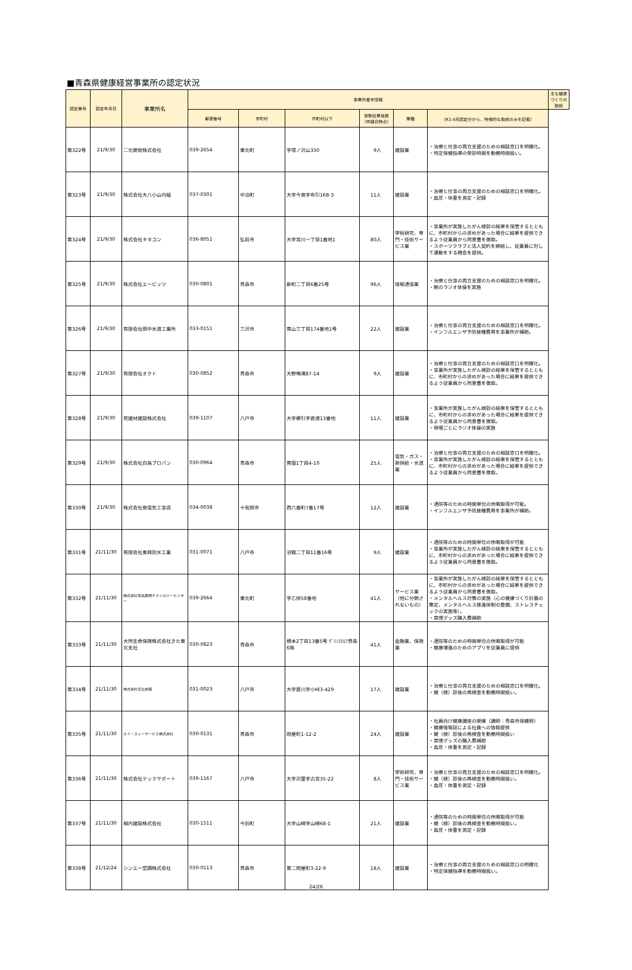■青森県健康経営事業所の認定状況
| 認定番号 | 認定年月日 | 事業所名 | 事業所基本情報 | | | | | | 主な健康づくりの取組 |
| --- | --- | --- | --- | --- | --- | --- | --- | --- | --- |
| | | | 郵便番号 | 市町村 | 市町村以下 | 常勤従業員数 （申請日時点） | 業種 | （R3.4月認定分から、特徴的な取組のみを記載） | |
| 第322号 | 21/9/30 | 二北開発株式会社 | 039-2654 | 東北町 | 字塔ノ沢山330 | 9人 | 建設業 | ・治療と仕事の両立支援のための相談窓口を明確化。 ・特定保健指導の受診時間を勤務時間扱い。 | |
| 第323号 | 21/9/30 | 株式会社大八小山内組 | 037-0301 | 中泊町 | 大字今泉字布引168-3 | 11人 | 建設業 | ・治療と仕事の両立支援のための相談窓口を明確化。 ・血圧・体重を測定・記録 | |
| 第324号 | 21/9/30 | 株式会社キタコン | 036-8051 | 弘前市 | 大字宮川一丁目1番地1 | 80人 | 学術研究、専門・技術サービス業 | ・事業所が実施したがん検診の結果を保管するとともに、市町村からの求めがあった場合に結果を提供できるよう従業員から同意書を徴取。 ・スポーツクラブと法人契約を締結し、従業員に対して運動をする機会を提供。 | |
| 第325号 | 21/9/30 | 株式会社エービッツ | 030-0801 | 青森市 | 新町二丁目6番25号 | 96人 | 情報通信業 | ・治療と仕事の両立支援のための相談窓口を明確化。 ・朝のラジオ体操を実施 | |
| 第326号 | 21/9/30 | 有限会社田中水道工業所 | 033-0151 | 三沢市 | 南山三丁目174番地1号 | 22人 | 建設業 | ・治療と仕事の両立支援のための相談窓口を明確化。 ・インフルエンザ予防接種費用を事業所が補助。 | |
| 第327号 | 21/9/30 | 有限会社オクト | 030-0852 | 青森市 | 大野鳴滝87-14 | 9人 | 建設業 | ・治療と仕事の両立支援のための相談窓口を明確化。 ・事業所が実施したがん検診の結果を保管するとともに、市町村からの求めがあった場合に結果を提供できるよう従業員から同意書を徴取。 | |
| 第328号 | 21/9/30 | 荒建材建設株式会社 | 039-1107 | 八戸市 | 大字櫛引字直渡13番地 | 11人 | 建設業 | ・事業所が実施したがん検診の結果を保管するとともに、市町村からの求めがあった場合に結果を提供できるよう従業員から同意書を徴取。 ・現場ごとにラジオ体操の実施 | |
| 第329号 | 21/9/30 | 株式会社白鳥プロパン | 030-0964 | 青森市 | 南佃1丁目4-10 | 25人 | 電気・ガス・熱供給・水道業 | ・治療と仕事の両立支援のための相談窓口を明確化。 ・事業所が実施したがん検診の結果を保管するとともに、市町村からの求めがあった場合に結果を提供できるよう従業員から同意書を徴取。 | |
| 第330号 | 21/9/30 | 株式会社泉電気工事店 | 034-0038 | 十和田市 | 西六番町7番17号 | 12人 | 建設業 | ・通院等のための時間単位の休暇取得が可能。 ・インフルエンザ予防接種費用を事業所が補助。 | |
| 第331号 | 21/11/30 | 有限会社東興防水工業 | 031-0071 | 八戸市 | 沼館二丁目11番16号 | 9人 | 建設業 | ・通院等のための時間単位の休暇取得が可能 ・事業所が実施したがん検診の結果を保管するとともに、市町村からの求めがあった場合に結果を提供できるよう従業員から同意書を徴取。 | |
| 第332号 | 21/11/30 | 株式会社青森原燃テクノロジーセンター | 039-2664 | 東北町 | 字乙供58番地 | 41人 | サービス業（他に分類されないもの） | ・事業所が実施したがん検診の結果を保管するとともに、市町村からの求めがあった場合に結果を提供できるよう従業員から同意書を徴取。 ・メンタルヘルス対策の実施（心の健康づくり計画の策定、メンタルヘルス推進体制の整備、ストレスチェックの実施等）。 ・禁煙グッズ購入費補助 | |
| 第333号 | 21/11/30 | 大同生命保険株式会社きた東北支社 | 030-0823 | 青森市 | 橋本2丁目13番5号 ｸﾞﾗﾝｽｸｴｱ青森6階 | 41人 | 金融業、保険業 | ・通院等のための時間単位の休暇取得が可能 ・健康増進のためのアプリを従業員に提供 | |
| 第334号 | 21/11/30 | 株式会社壬生設備 | 031-0023 | 八戸市 | 大字是川字小峠3-429 | 17人 | 建設業 | ・治療と仕事の両立支援のための相談窓口を明確化。 ・健（検）診後の再検査を勤務時間扱い。 | |
| 第335号 | 21/11/30 | エイ・スィーサービス株式会社 | 030-0131 | 青森市 | 問屋町1-12-2 | 24人 | 建設業 | ・社員向け健康講座の開催（講師：青森市保健師） ・健康情報誌による社員への情報提供 ・健（検）診後の再検査を勤務時間扱い ・禁煙グッズの購入費補助 ・血圧・体重を測定・記録 | |
| 第336号 | 21/11/30 | 株式会社テックサポート | 039-1167 | 八戸市 | 大字沢里字古宮35-22 | 8人 | 学術研究、専門・技術サービス業 | ・治療と仕事の両立支援のための相談窓口を明確化。 ・健（検）診後の再検査を勤務時間扱い。 ・血圧・体重を測定・記録 | |
| 第337号 | 21/11/30 | 相内建設株式会社 | 030-1511 | 今別町 | 大字山崎字山崎68-1 | 21人 | 建設業 | ・通院等のための時間単位の休暇取得が可能 ・健（検）診後の再検査を勤務時間扱い。 ・血圧・体重を測定・記録 | |
| 第338号 | 21/12/24 | シンエー空調株式会社 | 030-0113 | 青森市 | 第二問屋町3-22-9 | 18人 | 建設業 | ・治療と仕事の両立支援のための相談窓口の明確化 ・特定保健指導を勤務時間扱い。 | |
24/26